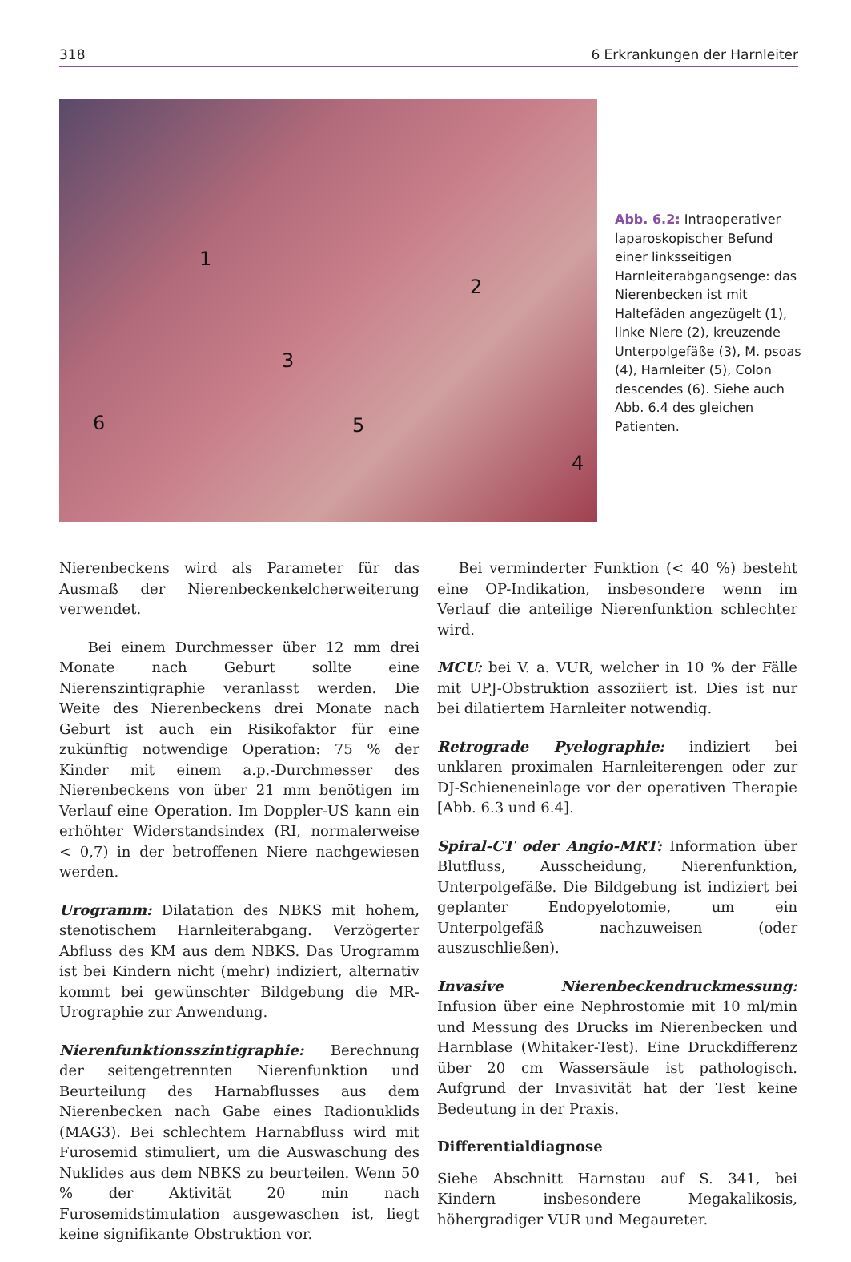318 6 Erkrankungen der Harnleiter
1
2
3
4
5 6
Abb. 6.2: Intraoperativer laparoskopischer Befund einer linksseitigen Harnleiterabgangsenge: das Nierenbecken ist mit Haltefäden angezügelt (1), linke Niere (2), kreuzende Unterpolgefäße (3), M. psoas (4), Harnleiter (5), Colon descendes (6). Siehe auch Abb. 6.4 des gleichen Patienten.
Nierenbeckens wird als Parameter für das Ausmaß der Nierenbeckenkelcherweiterung verwendet.
Bei einem Durchmesser über 12 mm drei Monate nach Geburt sollte eine Nierenszintigraphie veranlasst werden. Die Weite des Nierenbeckens drei Monate nach Geburt ist auch ein Risikofaktor für eine zukünftig notwendige Operation: 75 % der Kinder mit einem a.p.-Durchmesser des Nierenbeckens von über 21 mm benötigen im Verlauf eine Operation. Im Doppler-US kann ein erhöhter Widerstandsindex (RI, normalerweise < 0,7) in der betroffenen Niere nachgewiesen werden.
Urogramm: Dilatation des NBKS mit hohem, stenotischem Harnleiterabgang. Verzögerter Abfluss des KM aus dem NBKS. Das Urogramm ist bei Kindern nicht (mehr) indiziert, alternativ kommt bei gewünschter Bildgebung die MR-Urographie zur Anwendung.
Nierenfunktionsszintigraphie: Berechnung der seitengetrennten Nierenfunktion und Beurteilung des Harnabflusses aus dem Nierenbecken nach Gabe eines Radionuklids (MAG3). Bei schlechtem Harnabfluss wird mit Furosemid stimuliert, um die Auswaschung des Nuklides aus dem NBKS zu beurteilen. Wenn 50 % der Aktivität 20 min nach Furosemidstimulation ausgewaschen ist, liegt keine signifikante Obstruktion vor.
Bei verminderter Funktion (< 40 %) besteht eine OP-Indikation, insbesondere wenn im Verlauf die anteilige Nierenfunktion schlechter wird.
MCU: bei V. a. VUR, welcher in 10 % der Fälle mit UPJ-Obstruktion assoziiert ist. Dies ist nur bei dilatiertem Harnleiter notwendig.
Retrograde Pyelographie: indiziert bei unklaren proximalen Harnleiterengen oder zur DJ-Schieneneinlage vor der operativen Therapie [Abb. 6.3 und 6.4].
Spiral-CT oder Angio-MRT: Information über Blutfluss, Ausscheidung, Nierenfunktion, Unterpolgefäße. Die Bildgebung ist indiziert bei geplanter Endopyelotomie, um ein Unterpolgefäß nachzuweisen (oder auszuschließen).
Invasive Nierenbeckendruckmessung: Infusion über eine Nephrostomie mit 10 ml/min und Messung des Drucks im Nierenbecken und Harnblase (Whitaker-Test). Eine Druckdifferenz über 20 cm Wassersäule ist pathologisch. Aufgrund der Invasivität hat der Test keine Bedeutung in der Praxis.
Differentialdiagnose
Siehe Abschnitt Harnstau auf S. 341, bei Kindern insbesondere Megakalikosis, höhergradiger VUR und Megaureter.